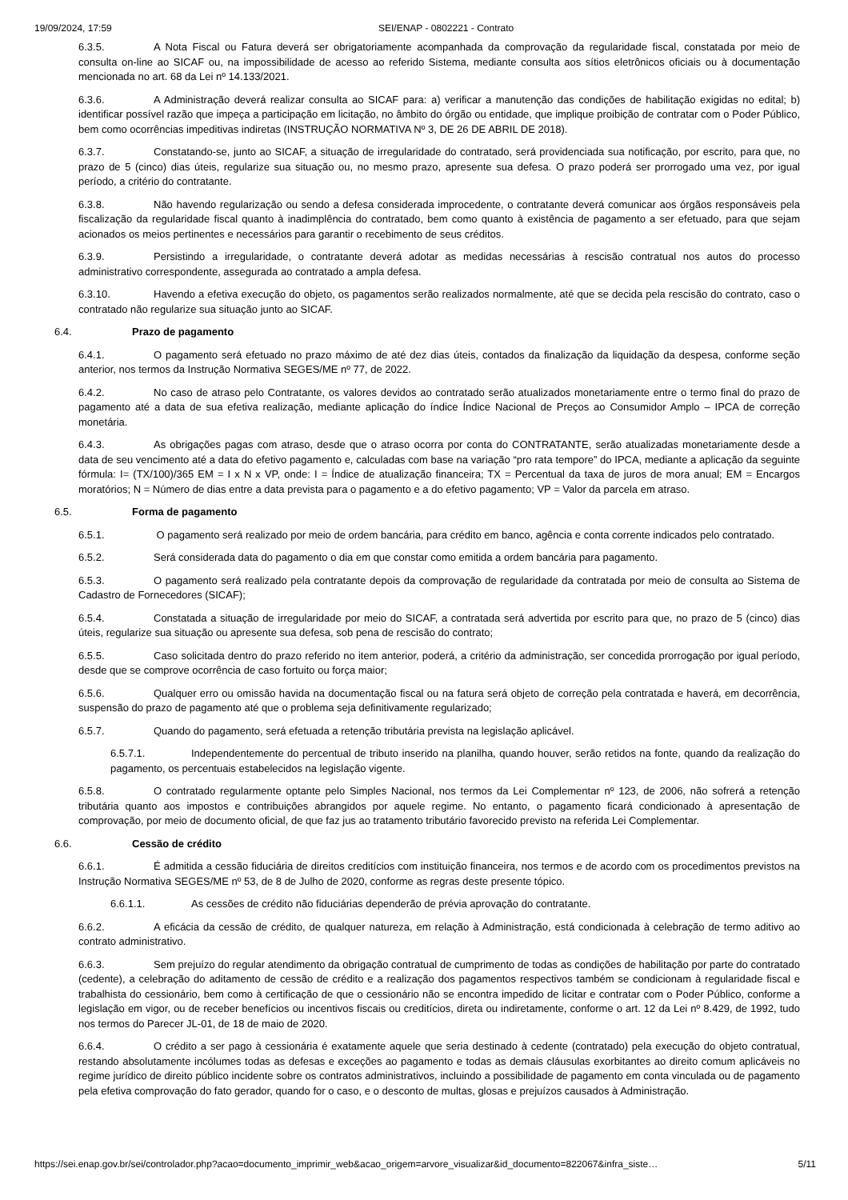19/09/2024, 17:59 SEI/ENAP - 0802221 - Contrato
6.3.5. A Nota Fiscal ou Fatura deverá ser obrigatoriamente acompanhada da comprovação da regularidade fiscal, constatada por meio de consulta on-line ao SICAF ou, na impossibilidade de acesso ao referido Sistema, mediante consulta aos sítios eletrônicos oficiais ou à documentação mencionada no art. 68 da Lei nº 14.133/2021.
6.3.6. A Administração deverá realizar consulta ao SICAF para: a) verificar a manutenção das condições de habilitação exigidas no edital; b) identificar possível razão que impeça a participação em licitação, no âmbito do órgão ou entidade, que implique proibição de contratar com o Poder Público, bem como ocorrências impeditivas indiretas (INSTRUÇÃO NORMATIVA Nº 3, DE 26 DE ABRIL DE 2018).
6.3.7. Constatando-se, junto ao SICAF, a situação de irregularidade do contratado, será providenciada sua notificação, por escrito, para que, no prazo de 5 (cinco) dias úteis, regularize sua situação ou, no mesmo prazo, apresente sua defesa. O prazo poderá ser prorrogado uma vez, por igual período, a critério do contratante.
6.3.8. Não havendo regularização ou sendo a defesa considerada improcedente, o contratante deverá comunicar aos órgãos responsáveis pela fiscalização da regularidade fiscal quanto à inadimplência do contratado, bem como quanto à existência de pagamento a ser efetuado, para que sejam acionados os meios pertinentes e necessários para garantir o recebimento de seus créditos.
6.3.9. Persistindo a irregularidade, o contratante deverá adotar as medidas necessárias à rescisão contratual nos autos do processo administrativo correspondente, assegurada ao contratado a ampla defesa.
6.3.10. Havendo a efetiva execução do objeto, os pagamentos serão realizados normalmente, até que se decida pela rescisão do contrato, caso o contratado não regularize sua situação junto ao SICAF.
6.4. Prazo de pagamento
6.4.1. O pagamento será efetuado no prazo máximo de até dez dias úteis, contados da finalização da liquidação da despesa, conforme seção anterior, nos termos da Instrução Normativa SEGES/ME nº 77, de 2022.
6.4.2. No caso de atraso pelo Contratante, os valores devidos ao contratado serão atualizados monetariamente entre o termo final do prazo de pagamento até a data de sua efetiva realização, mediante aplicação do índice Índice Nacional de Preços ao Consumidor Amplo – IPCA de correção monetária.
6.4.3. As obrigações pagas com atraso, desde que o atraso ocorra por conta do CONTRATANTE, serão atualizadas monetariamente desde a data de seu vencimento até a data do efetivo pagamento e, calculadas com base na variação “pro rata tempore” do IPCA, mediante a aplicação da seguinte fórmula: I= (TX/100)/365 EM = I x N x VP, onde: I = Índice de atualização financeira; TX = Percentual da taxa de juros de mora anual; EM = Encargos moratórios; N = Número de dias entre a data prevista para o pagamento e a do efetivo pagamento; VP = Valor da parcela em atraso.
6.5. Forma de pagamento
6.5.1. O pagamento será realizado por meio de ordem bancária, para crédito em banco, agência e conta corrente indicados pelo contratado.
6.5.2. Será considerada data do pagamento o dia em que constar como emitida a ordem bancária para pagamento.
6.5.3. O pagamento será realizado pela contratante depois da comprovação de regularidade da contratada por meio de consulta ao Sistema de Cadastro de Fornecedores (SICAF);
6.5.4. Constatada a situação de irregularidade por meio do SICAF, a contratada será advertida por escrito para que, no prazo de 5 (cinco) dias úteis, regularize sua situação ou apresente sua defesa, sob pena de rescisão do contrato;
6.5.5. Caso solicitada dentro do prazo referido no item anterior, poderá, a critério da administração, ser concedida prorrogação por igual período, desde que se comprove ocorrência de caso fortuito ou força maior;
6.5.6. Qualquer erro ou omissão havida na documentação fiscal ou na fatura será objeto de correção pela contratada e haverá, em decorrência, suspensão do prazo de pagamento até que o problema seja definitivamente regularizado;
6.5.7. Quando do pagamento, será efetuada a retenção tributária prevista na legislação aplicável.
6.5.7.1. Independentemente do percentual de tributo inserido na planilha, quando houver, serão retidos na fonte, quando da realização do pagamento, os percentuais estabelecidos na legislação vigente.
6.5.8. O contratado regularmente optante pelo Simples Nacional, nos termos da Lei Complementar nº 123, de 2006, não sofrerá a retenção tributária quanto aos impostos e contribuições abrangidos por aquele regime. No entanto, o pagamento ficará condicionado à apresentação de comprovação, por meio de documento oficial, de que faz jus ao tratamento tributário favorecido previsto na referida Lei Complementar.
6.6. Cessão de crédito
6.6.1. É admitida a cessão fiduciária de direitos creditícios com instituição financeira, nos termos e de acordo com os procedimentos previstos na Instrução Normativa SEGES/ME nº 53, de 8 de Julho de 2020, conforme as regras deste presente tópico.
6.6.1.1. As cessões de crédito não fiduciárias dependerão de prévia aprovação do contratante.
6.6.2. A eficácia da cessão de crédito, de qualquer natureza, em relação à Administração, está condicionada à celebração de termo aditivo ao contrato administrativo.
6.6.3. Sem prejuízo do regular atendimento da obrigação contratual de cumprimento de todas as condições de habilitação por parte do contratado (cedente), a celebração do aditamento de cessão de crédito e a realização dos pagamentos respectivos também se condicionam à regularidade fiscal e trabalhista do cessionário, bem como à certificação de que o cessionário não se encontra impedido de licitar e contratar com o Poder Público, conforme a legislação em vigor, ou de receber benefícios ou incentivos fiscais ou creditícios, direta ou indiretamente, conforme o art. 12 da Lei nº 8.429, de 1992, tudo nos termos do Parecer JL-01, de 18 de maio de 2020.
6.6.4. O crédito a ser pago à cessionária é exatamente aquele que seria destinado à cedente (contratado) pela execução do objeto contratual, restando absolutamente incólumes todas as defesas e exceções ao pagamento e todas as demais cláusulas exorbitantes ao direito comum aplicáveis no regime jurídico de direito público incidente sobre os contratos administrativos, incluindo a possibilidade de pagamento em conta vinculada ou de pagamento pela efetiva comprovação do fato gerador, quando for o caso, e o desconto de multas, glosas e prejuízos causados à Administração.
https://sei.enap.gov.br/sei/controlador.php?acao=documento_imprimir_web&acao_origem=arvore_visualizar&id_documento=822067&infra_siste… 5/11